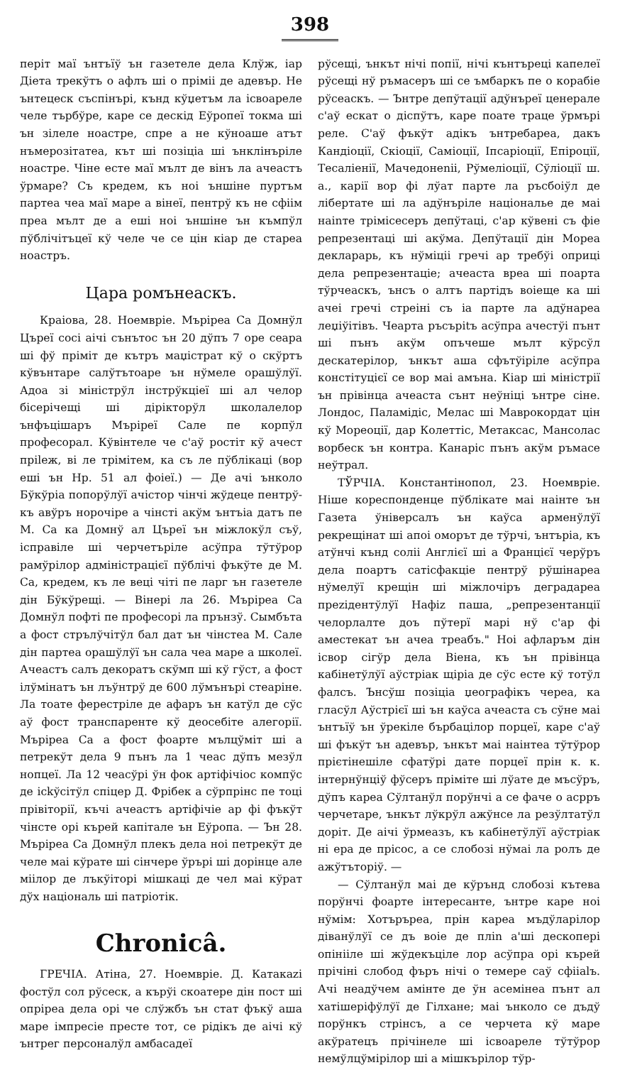398
періт маї ънтъїў ън газетеле дела Клўж, іар Діета трекўтъ о афлъ ші о пріміі де адевър. Не ънтецеск съспінърі, кънд кўџетъм ла ісвоареле челе търбўре, каре се дескід Еўропеї токма ші ън зілеле ноастре, спре а не кўноаше атът нъмерозітатеа, кът ші позіціа ші ънклінъріле ноастре. Чіне есте маї мълт де вінъ ла ачеастъ ўрмаре? Съ кредем, къ ноі ъншіне пуртъм партеа чеа маї маре а вінеї, пентрў къ не сфіім преа мълт де а еші ноі ъншіне ън къмпўл пўблічітъцеї кў челе че се цін кіар де стареа ноастръ.
Цара ромънеаскъ.
Краіова, 28. Ноемвріе. Мъріреа Са Домнўл Църеї сосі аічі сънътос ън 20 дўпъ 7 оре сеара ші фў пріміт де кътръ маџістрат кў о скўртъ кўвънтаре салўтътоаре ън нўмеле орашўлўї. Адоа зі міністрўл інстрўкціеї ші ал челор бісерічещі ші дірікторўл школалелор ънфъцішаръ Мъріреї Сале пе корпўл професорал. Кўвінтеле че с'аў ростіт кў ачест пріlеж, ві ле трімітем, ка съ ле пўблікаці (вор еші ън Нр. 51 ал фоіеї.) — Де ачі ънколо Бўкўріа попорўлўї ачістор чінчі жўдеце пентрў-къ авўръ норочіре а чінсті акўм ънтъіа датъ пе М. Са ка Домнў ал Църеї ън міжлокўл съў, ісправіле ші черчетъріле асўпра тўтўрор рамўрілор адміністрацієї пўблічі фъкўте де М. Са, кредем, къ ле веці чіті пе ларг ън газетеле дін Бўкўрещі. — Вінері ла 26. Мъріреа Са Домнўл пофті пе професорі ла прънзў. Сымбъта а фост стрълўчітўл бал дат ън чінстеа М. Сале дін партеа орашўлўї ън сала чеа маре а школеї. Ачеастъ салъ декоратъ скўмп ші кў гўст, а фост ілўмінатъ ън лъўнтрў де 600 лўмънърі стеаріне. Ла тоате ферестріле де афаръ ън катўл де сўс аў фост транспаренте кў деосебіте алегорії. Мъріреа Са а фост фоарте мълцўміт ші а петрекўт дела 9 пънъ ла 1 чеас дўпъ мезўл нопцеї. Ла 12 чеасўрі ўн фок артіфічіос компўс де ісkўсітўл спіцер Д. Фрібек а сўрпрінс пе тоці прівіторії, къчі ачеастъ артіфічіе ар фі фъкўт чінсте орі кърей капітале ън Еўропа. — Ън 28. Мъріреа Са Домнўл плекъ дела ноі петрекўт де челе маі кўрате ші сінчере ўрърі ші дорінце але міілор де лъкўіторі мішкаці де чел маі кўрат дўх національ ші патріотік.
Chronicâ.
ГРЕЧІА. Атіна, 27. Ноемвріе. Д. Катакаzі фостўл сол рўсеск, а кърўі скоатере дін пост ші опріреа дела орі че слўжбъ ън стат фъкў аша маре імпресіе престе тот, се рідікъ де аічі кў ънтрег персоналўл амбасадеї
рўсещі, ънкът нічі попії, нічі кънтъреці капелеї рўсещі нў ръмасеръ ші се ъмбаркъ пе о корабіе рўсеаскъ. — Ънтре депўтації адўнъреї ценерале с'аў ескат о діспўтъ, каре поате траце ўрмърі реле. С'аў фъкўт адікъ ънтребареа, дакъ Кандіоції, Скіоції, Саміоції, Іпсаріоції, Епіроції, Тесаліенії, Мачедонеnii, Рўмеліоції, Сўліоції ш. а., карії вор фі лўат парте ла ръсбоіўл де лібертате ші ла адўнъріле національе де маі нainте трімісесеръ депўтаці, с'ар кўвені съ фіе репрезентаці ші акўма. Депўтації дін Мореа декларарь, къ нўміціі гречі ар требўі оприці дела репрезентаціе; ачеаста вреа ші поарта тўрчеаскъ, ънсъ о алтъ партідъ воіеще ка ші ачеі гречі стреіні съ іа парте ла адўнареа леџіўітівъ. Чеарта ръсъріtъ асўпра ачестўі пънт ші пънъ акўм опъчеше мълт кўрсўл дескатерілор, ънкът аша сфътўіріле асўпра констітуцієї се вор маі амъна. Кіар ші міністрії ън прівінца ачеаста сънт неўніці ънтре сіне. Лондос, Паламідіс, Мелас ші Маврокордат цін кў Мореоції, дар Колеттіс, Метаксас, Мансолас ворбеск ън контра. Канаріс пънъ акўм ръмасе неўтрал.
ТЎРЧІА. Константінопол, 23. Ноемвріе. Ніше кореспонденце пўблікате маі наінте ън Газета ўніверсалъ ън каўса арменўлўї рекрещінат ші апоі оморът де тўрчі, ънтъріа, къ атўнчі кънд соліі Англієї ші а Францієї черўръ дела поартъ сатісфакціе пентрў рўшінареа нўмелўї крещін ші міжлочіръ деградареа преzідентўлўї Нафіz паша, „репрезентанції челорлалте доъ пўтерї марі нў с'ар фі аместекат ън ачеа треабъ." Ноі афларъм дін ісвор сігўр дела Віена, къ ън прівінца кабінетўлўї аўстріак щіріа де сўс есте кў тотўл фалсъ. Ънсўш позіціа џеографікъ череа, ка гласўл Аўстрієї ші ън каўса ачеаста съ сўне маі ънтъїў ън ўрекіле бърбацілор порцеї, каре с'аў ші фъкўт ън адевър, ънкът маі наінтеа тўтўрор прієтінешіле сфатўрі дате порцеї прін к. к. інтернўнціў фўсеръ пріміте ші лўате де мъсўръ, дўпъ кареа Сўлтанўл порўнчі а се фаче о асpръ черчетаре, ънкът лўкрўл ажўнсе ла резўлтатўл доріт. Де аічі ўрмеазъ, къ кабінетўлўї аўстріак ні ера де прісос, а се слобозі нўмаі ла ролъ де ажўтъторіў. —
— Сўлтанўл маі де кўрънд слобозі кътева порўнчі фоарте інтересанте, ънтре каре ноі нўмім: Хотъръреа, прін кареа мъдўларілор діванўлўї се дъ воіе де пліn а'ші дескоперi опініiле ші жўдекъціле лор асўпра орі кърей прічіні слобод фъръ нічі о темере саў сфіialъ. Ачі неадўчем амінте де ўн асемінеа пънт ал хатішеріфўлўї де Гілхане; маі ънколо се дъдў порўнкъ стрінсъ, а се черчета кў маре акўратецъ прічінеле ші ісвоареле тўтўрор немўлцўмірілор ші а мішкърілор тўр-